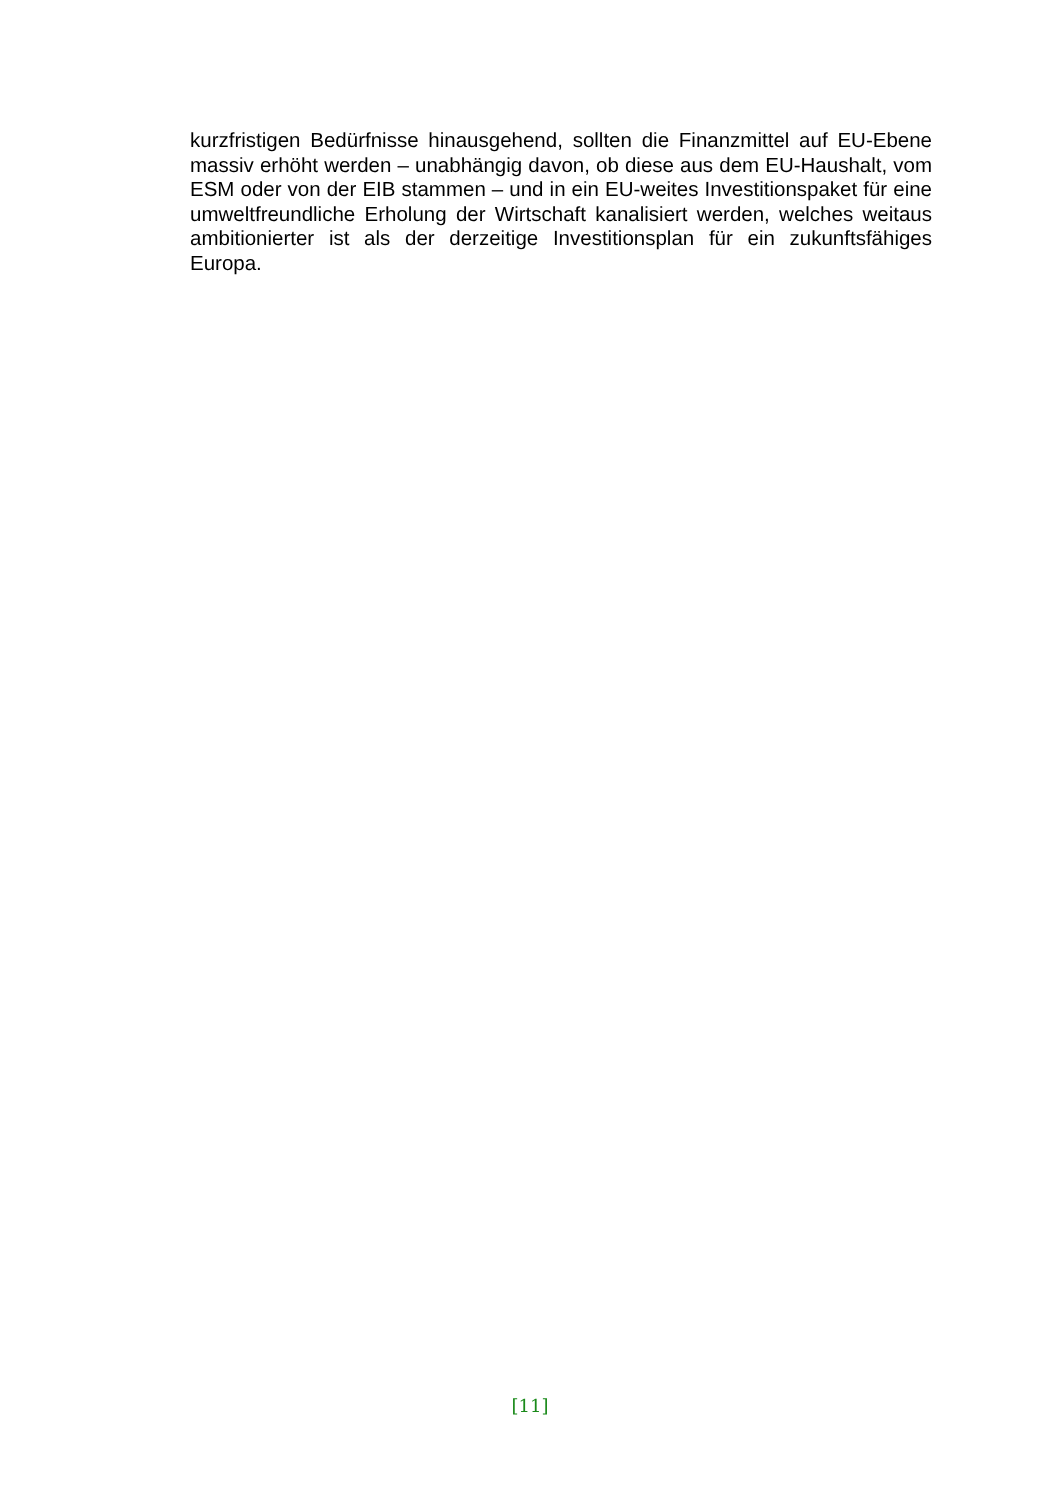kurzfristigen Bedürfnisse hinausgehend, sollten die Finanzmittel auf EU-Ebene massiv erhöht werden – unabhängig davon, ob diese aus dem EU-Haushalt, vom ESM oder von der EIB stammen – und in ein EU-weites Investitionspaket für eine umweltfreundliche Erholung der Wirtschaft kanalisiert werden, welches weitaus ambitionierter ist als der derzeitige Investitionsplan für ein zukunftsfähiges Europa.
[11]